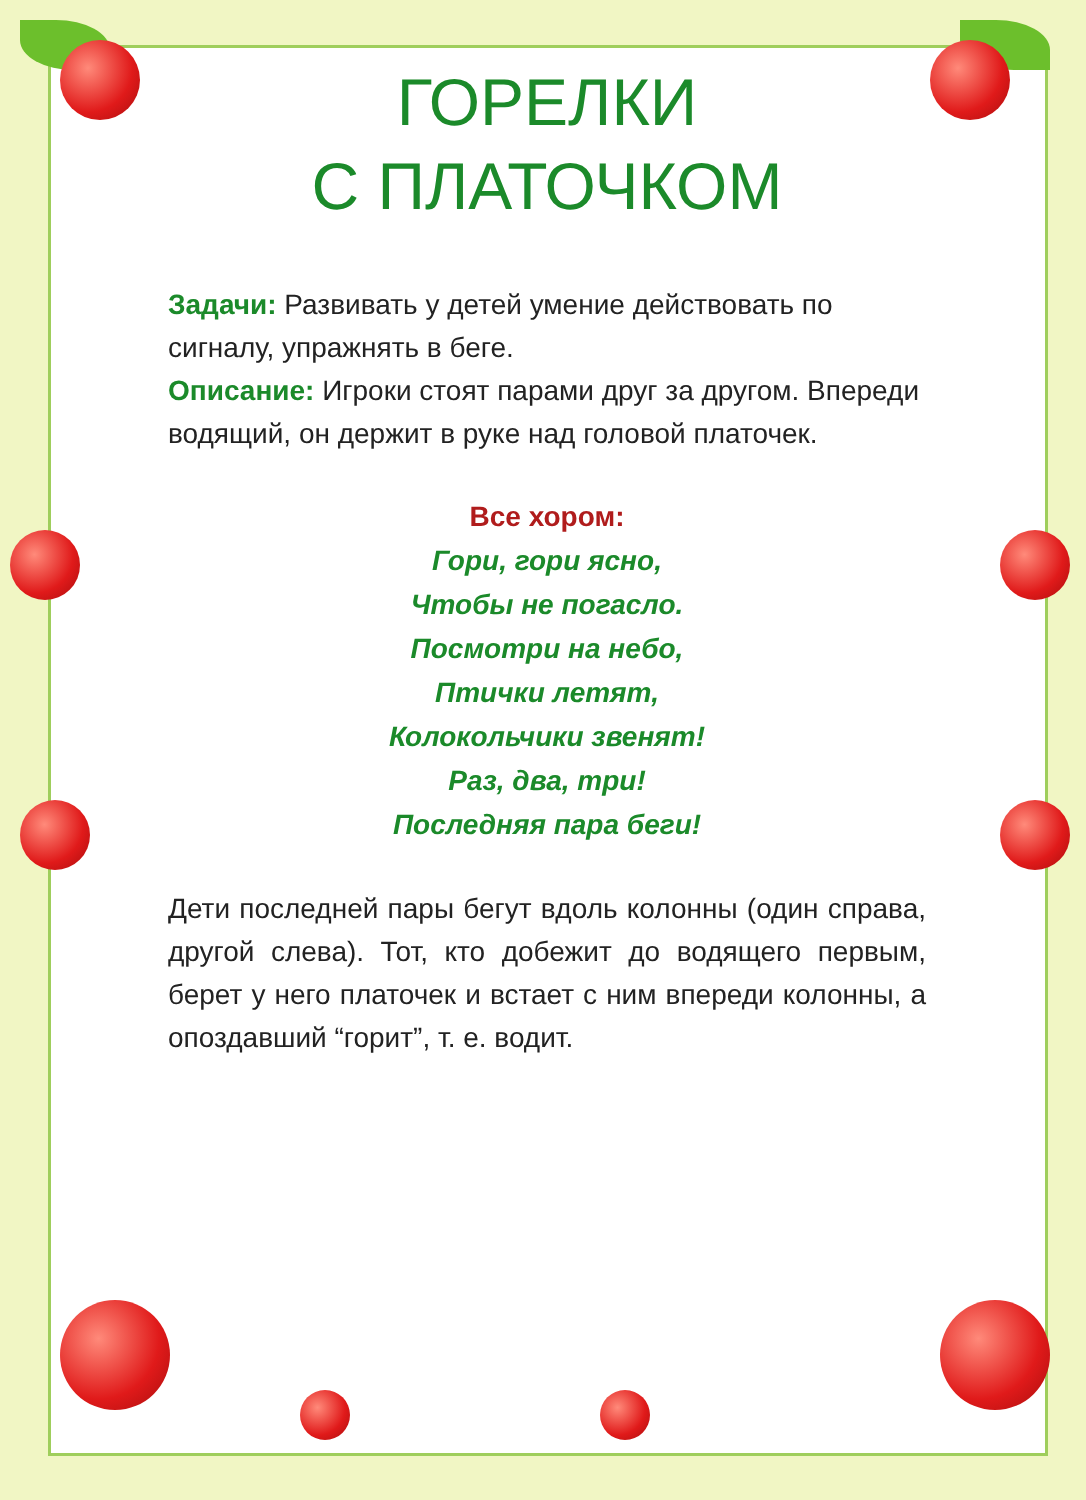ГОРЕЛКИ
С ПЛАТОЧКОМ
Задачи: Развивать у детей умение действовать по сигналу, упражнять в беге.
Описание: Игроки стоят парами друг за другом. Впереди водящий, он держит в руке над головой платочек.
Все хором:
Гори, гори ясно,
Чтобы не погасло.
Посмотри на небо,
Птички летят,
Колокольчики звенят!
Раз, два, три!
Последняя пара беги!
Дети последней пары бегут вдоль колонны (один справа, другой слева). Тот, кто добежит до водящего первым, берет у него платочек и встает с ним впереди колонны, а опоздавший “горит”, т. е. водит.